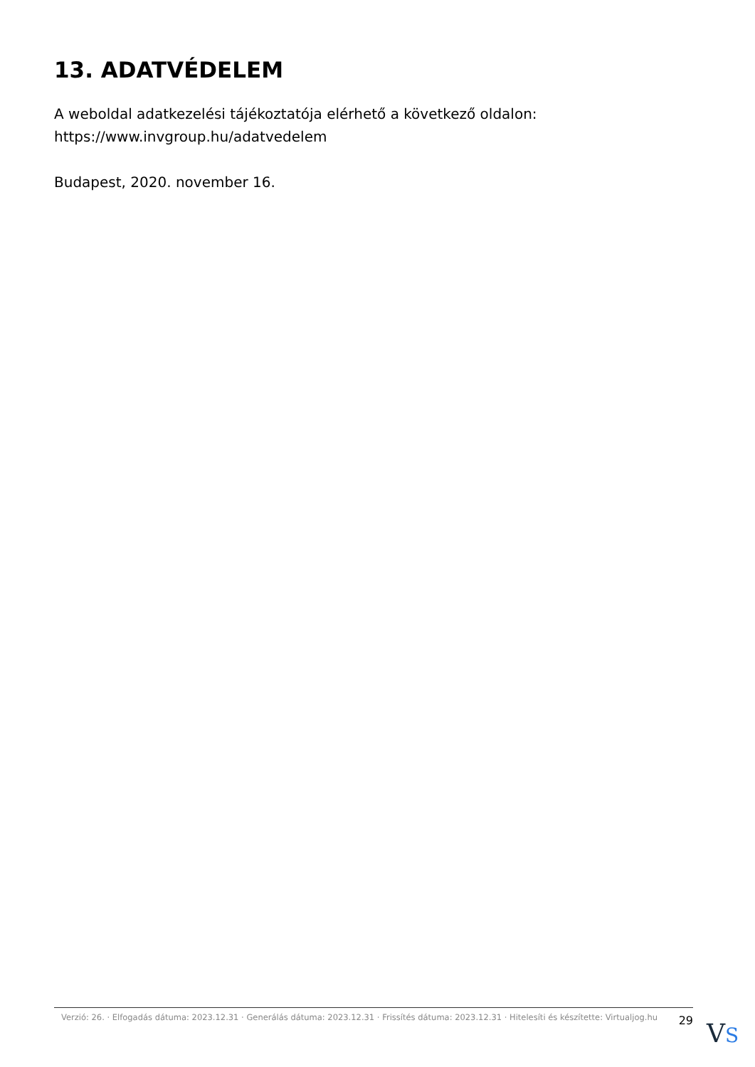13. ADATVÉDELEM
A weboldal adatkezelési tájékoztatója elérhető a következő oldalon: https://www.invgroup.hu/adatvedelem
Budapest, 2020. november 16.
Verzió: 26. · Elfogadás dátuma: 2023.12.31 · Generálás dátuma: 2023.12.31 · Frissítés dátuma: 2023.12.31 · Hitelesíti és készítette: Virtualjog.hu
29
VS